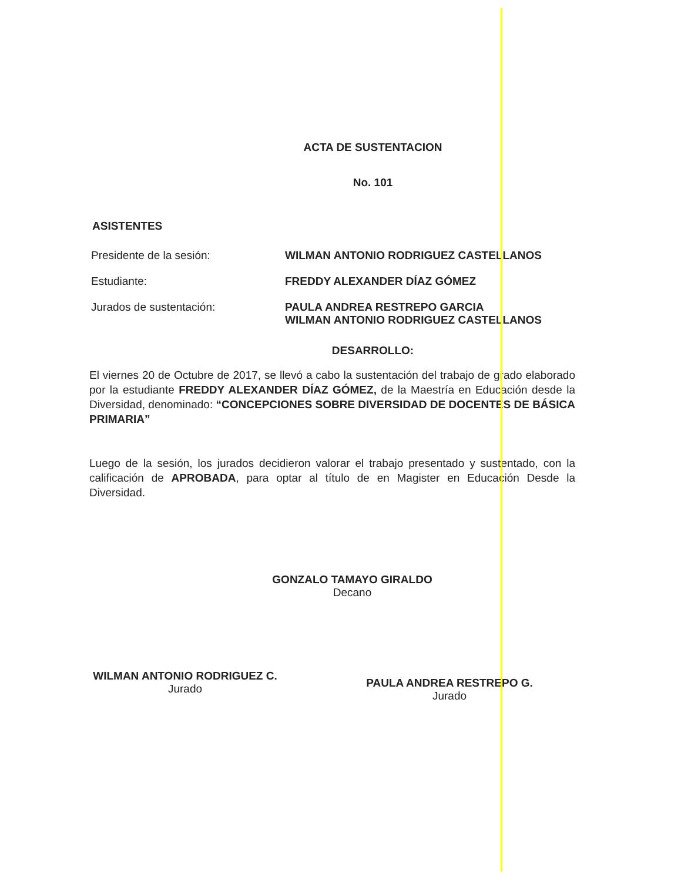ACTA DE SUSTENTACION
No. 101
ASISTENTES
Presidente de la sesión: WILMAN ANTONIO RODRIGUEZ CASTELLANOS
Estudiante: FREDDY ALEXANDER DÍAZ GÓMEZ
Jurados de sustentación: PAULA ANDREA RESTREPO GARCIA
WILMAN ANTONIO RODRIGUEZ CASTELLANOS
DESARROLLO:
El viernes 20 de Octubre de 2017, se llevó a cabo la sustentación del trabajo de grado elaborado por la estudiante FREDDY ALEXANDER DÍAZ GÓMEZ, de la Maestría en Educación desde la Diversidad, denominado: “CONCEPCIONES SOBRE DIVERSIDAD DE DOCENTES DE BÁSICA PRIMARIA”
Luego de la sesión, los jurados decidieron valorar el trabajo presentado y sustentado, con la calificación de APROBADA, para optar al título de en Magister en Educación Desde la Diversidad.
GONZALO TAMAYO GIRALDO
Decano
WILMAN ANTONIO RODRIGUEZ C.
Jurado
PAULA ANDREA RESTREPO G.
Jurado